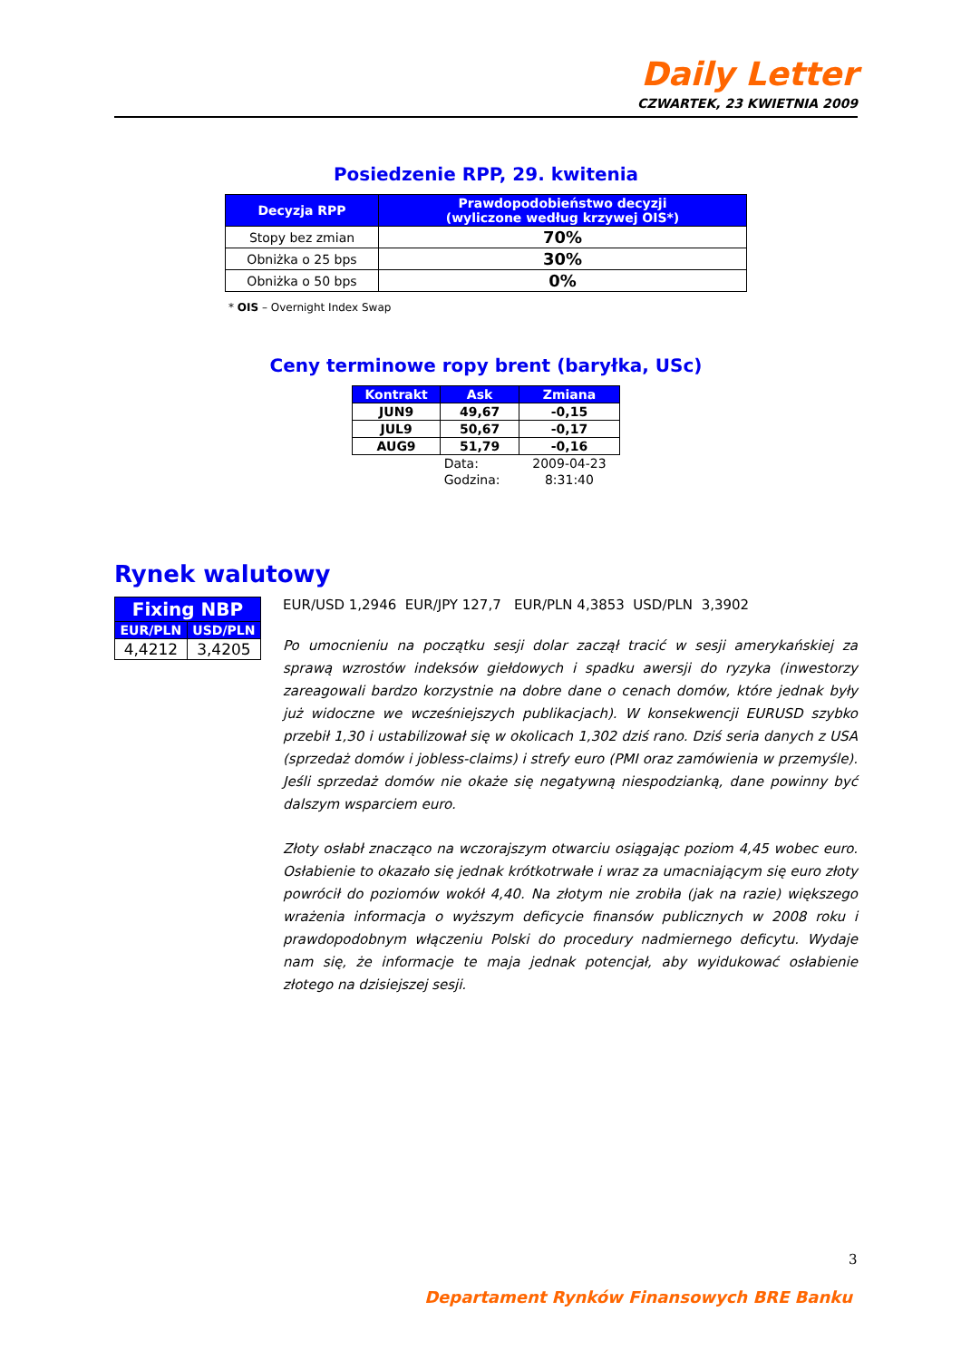Daily Letter
CZWARTEK, 23 KWIETNIA 2009
Posiedzenie RPP, 29. kwitenia
| Decyzja RPP | Prawdopodobieństwo decyzji (wyliczone według krzywej OIS*) |
| --- | --- |
| Stopy bez zmian | 70% |
| Obniżka o 25 bps | 30% |
| Obniżka o 50 bps | 0% |
* OIS – Overnight Index Swap
Ceny terminowe ropy brent (baryłka, USc)
| Kontrakt | Ask | Zmiana |
| --- | --- | --- |
| JUN9 | 49,67 | -0,15 |
| JUL9 | 50,67 | -0,17 |
| AUG9 | 51,79 | -0,16 |
| | Data: | 2009-04-23 |
| | Godzina: | 8:31:40 |
Rynek walutowy
| Fixing NBP | |
| --- | --- |
| EUR/PLN | USD/PLN |
| 4,4212 | 3,4205 |
EUR/USD 1,2946 EUR/JPY 127,7 EUR/PLN 4,3853 USD/PLN 3,3902
Po umocnieniu na początku sesji dolar zaczął tracić w sesji amerykańskiej za sprawą wzrostów indeksów giełdowych i spadku awersji do ryzyka (inwestorzy zareagowali bardzo korzystnie na dobre dane o cenach domów, które jednak były już widoczne we wcześniejszych publikacjach). W konsekwencji EURUSD szybko przebił 1,30 i ustabilizował się w okolicach 1,302 dziś rano. Dziś seria danych z USA (sprzedaż domów i jobless-claims) i strefy euro (PMI oraz zamówienia w przemyśle). Jeśli sprzedaż domów nie okaże się negatywną niespodzianką, dane powinny być dalszym wsparciem euro.
Złoty osłabł znacząco na wczorajszym otwarciu osiągając poziom 4,45 wobec euro. Osłabienie to okazało się jednak krótkotrwałe i wraz za umacniającym się euro złoty powrócił do poziomów wokół 4,40. Na złotym nie zrobiła (jak na razie) większego wrażenia informacja o wyższym deficycie finansów publicznych w 2008 roku i prawdopodobnym włączeniu Polski do procedury nadmiernego deficytu. Wydaje nam się, że informacje te maja jednak potencjał, aby wyidukować osłabienie złotego na dzisiejszej sesji.
3
Departament Rynków Finansowych BRE Banku